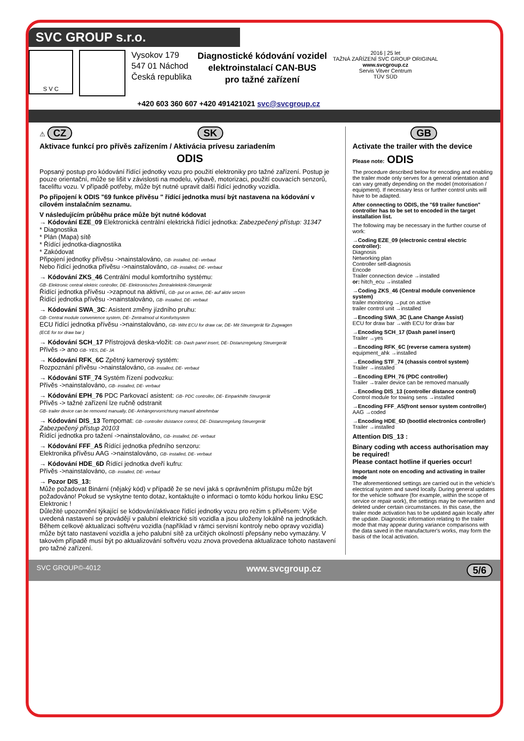SVC GROUP s.r.o.
S V C
Vysokov 179
547 01 Náchod
Česká republika
Diagnostické kódování vozidel
elektroinstalací CAN-BUS
pro tažné zařízení
2016 | 25 let
TAŽNÁ ZAŘÍZENÍ SVC GROUP ORIGINAL
www.svcgroup.cz
Servis Vitver Centrum
TÜV SÜD
+420 603 360 607 +420 491421021 svc@svcgroup.cz
⚠ CZ SK
Aktivace funkcí pro přívěs zařízením / Aktivácia prívesu zariadením
ODIS
Popsaný postup pro kódování řídící jednotky vozu pro použití elektroniky pro tažné zařízení. Postup je pouze orientační, může se lišit v závislosti na modelu, výbavě, motorizaci, použití couvacích senzorů, faceliftu vozu. V případě potřeby, může být nutné upravit další řídící jednotky vozidla.
Po připojení k ODIS "69 funkce přívěsu " řídící jednotka musí být nastavena na kódování v cílovém instalačním seznamu.
V následujícím průběhu práce může být nutné kódovat
→ Kódování EZE_09 Elektronická centrální elektrická řídící jednotka: Zabezpečený přístup: 31347
* Diagnostika
* Plán (Mapa) sítě
* Řídící jednotka-diagnostika
* Zakódovat
Připojení jednotky přívěsu ->nainstalováno, GB- installed, DE- verbaut
Nebo řídící jednotka přívěsu ->nainstalováno, GB- installed, DE- verbaut
→ Kódování ZKS_46 Centrální modul komfortního systému:
GB- Elektronic central elektric controller, DE- Elektronisches Zentralelektrik-Steuergerät
Řídící jednotka přívěsu ->zapnout na aktivní, GB- put on active, DE- auf aktiv setzen
Řídící jednotka přívěsu ->nainstalováno, GB- installed, DE- verbaut
→ Kódování SWA_3C: Asistent změny jízdního pruhu:
GB- Central module convenience system, DE- Zentralmod ul Komfortsystem
ECU řídící jednotka přívěsu ->nainstalováno, GB- Wiht ECU for draw car, DE- Mit Steuergerät für Zugwagen
(ECE for tor draw bar )
→ Kódování SCH_17 Přístrojová deska-vložit: GB- Dash panel insert, DE- Distanzregelung Steuergerät
Přívěs -> ano GB- YES, DE- JA
→ Kódování RFK_6C Zpětný kamerový systém:
Rozpoznání přívěsu ->nainstalováno, GB- installed, DE- verbaut
→ Kódování STF_74 Systém řízení podvozku:
Přívěs ->nainstalováno, GB- installed, DE- verbaut
→ Kódování EPH_76 PDC Parkovací asistent: GB- PDC controller, DE- Einparkhilfe Steurgerät
Přívěs -> tažné zařízení lze ručně odstranit
GB- trailer device can be removed manually, DE- Anhängervorrichtung manuell abnehmbar
→ Kódování DIS_13 Tempomat: GB- controller dsistance control, DE- Distanzregelung Steuergerät
Zabezpečený přístup 20103
Řídící jednotka pro tažení ->nainstalováno, GB- installed, DE- verbaut
→ Kódování FFF_A5 Řídící jednotka předního senzoru:
Elektronika přívěsu AAG ->nainstalováno, GB- installed, DE- verbaut
→ Kódování HDE_6D Řídící jednotka dveří kufru:
Přívěs ->nainstalováno, GB- installed, DE- verbaut
→ Pozor DIS_13:
Může požadovat Binární (nějaký kód) v případě že se neví jaká s oprávněním přístupu může být požadováno! Pokud se vyskytne tento dotaz, kontaktujte o informaci o tomto kódu horkou linku ESC Elektronic !
Důležité upozornění týkající se kódování/aktivace řídící jednotky vozu pro režim s přívěsem: Výše uvedená nastavení se provádějí v palubní elektrické síti vozidla a jsou uloženy lokálně na jednotkách.
Během celkové aktualizaci softvéru vozidla (například v rámci servisní kontroly nebo opravy vozidla) může být tato nastavení vozidla a jeho palubní sítě za určitých okolností přepsány nebo vymazány. V takovém případě musí být po aktualizování softvéru vozu znova provedena aktualizace tohoto nastavení pro tažné zařízení.
GB
Activate the trailer with the device
Please note: ODIS
The procedure described below for encoding and enabling the trailer mode only serves for a general orientation and can vary greatly depending on the model (motorisation / equipment). If necessary less or further control units will have to be adapted.
After connecting to ODIS, the "69 trailer function" controller has to be set to encoded in the target installation list.
The following may be necessary in the further course of work:
→Coding EZE_09 (electronic central electric controller):
Diagnosis
Networking plan
Controller self-diagnosis
Encode
Trailer connection device →installed
or: hitch_ecu →installed
→Coding ZKS_46 (Central module convenience system)
trailer monitoring →put on active
trailer control unit →installed
→Encoding SWA_3C (Lane Change Assist)
ECU for draw bar →with ECU for draw bar
→Encoding SCH_17 (Dash panel insert)
Trailer →yes
→Encoding RFK_6C (reverse camera system)
equipment_ahk →installed
→Encoding STF_74 (chassis control system)
Trailer →installed
→Encoding EPH_76 (PDC controller)
Trailer →trailer device can be removed manually
→Encoding DIS_13 (controller distance control)
Control module for towing sens →installed
→Encoding FFF_A5(front sensor system controller)
AAG →coded
→Encoding HDE_6D (bootlid electronics controller)
Trailer →installed
Attention DIS_13 :
Binary coding wth access authorisation may be required!
Please contact hotline if queries occur!
Important note on encoding and activating in trailer mode
The aforementioned settings are carried out in the vehicle's electrical system and saved locally. During general updates for the vehicle software (for example, within the scope of service or repair work), the settings may be overwritten and deleted under certain circumstances. In this case, the trailer mode activation has to be updated again locally after the update. Diagnostic information relating to the trailer mode that may appear during variance comparisons with the data saved in the manufacturer's works, may form the basis of the local activation.
SVC GROUP©-4012 www.svcgroup.cz 5/6